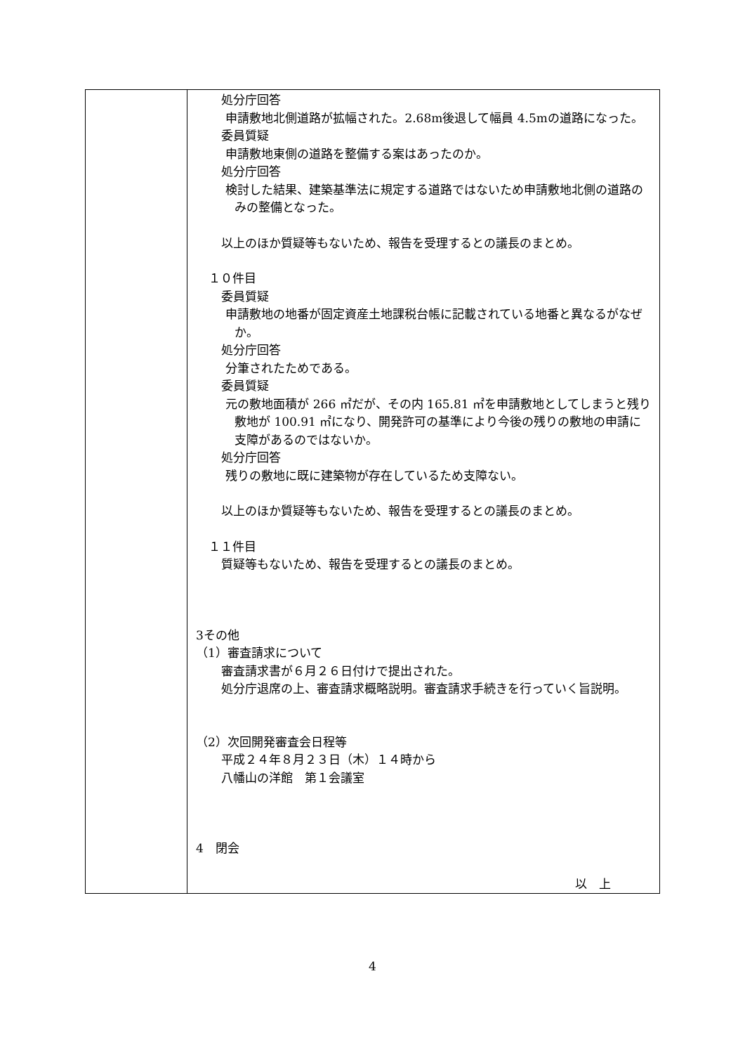| | 処分庁回答 申請敷地北側道路が拡幅された。2.68m後退して幅員 4.5mの道路になった。 委員質疑 申請敷地東側の道路を整備する案はあったのか。 処分庁回答 検討した結果、建築基準法に規定する道路ではないため申請敷地北側の道路のみの整備となった。 以上のほか質疑等もないため、報告を受理するとの議長のまとめ。 １０件目 委員質疑 申請敷地の地番が固定資産土地課税台帳に記載されている地番と異なるがなぜか。 処分庁回答 分筆されたためである。 委員質疑 元の敷地面積が 266 ㎡だが、その内 165.81 ㎡を申請敷地としてしまうと残り敷地が 100.91 ㎡になり、開発許可の基準により今後の残りの敷地の申請に支障があるのではないか。 処分庁回答 残りの敷地に既に建築物が存在しているため支障ない。 以上のほか質疑等もないため、報告を受理するとの議長のまとめ。 １１件目 質疑等もないため、報告を受理するとの議長のまとめ。 3その他 （1）審査請求について 審査請求書が６月２６日付けで提出された。 処分庁退席の上、審査請求概略説明。審査請求手続きを行っていく旨説明。 （2）次回開発審査会日程等 平成２４年８月２３日（木）１４時から 八幡山の洋館 第１会議室 4 閉会 以 上 |
4